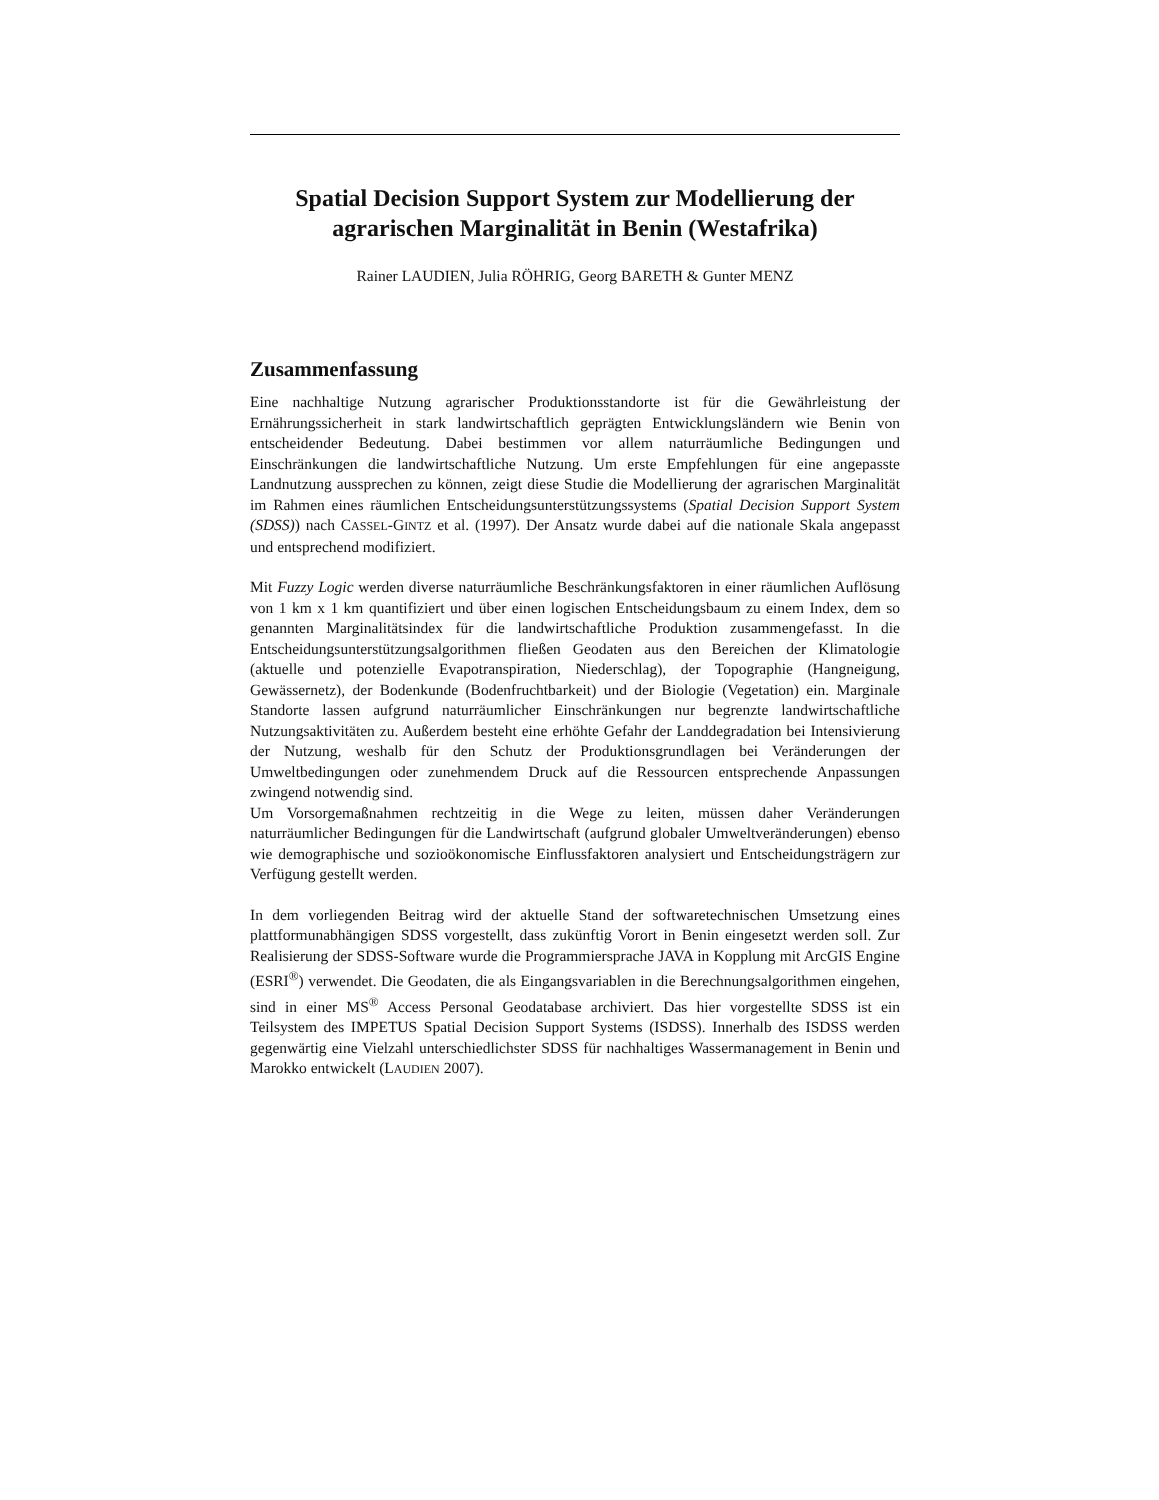Spatial Decision Support System zur Modellierung der agrarischen Marginalität in Benin (Westafrika)
Rainer LAUDIEN, Julia RÖHRIG, Georg BARETH & Gunter MENZ
Zusammenfassung
Eine nachhaltige Nutzung agrarischer Produktionsstandorte ist für die Gewährleistung der Ernährungssicherheit in stark landwirtschaftlich geprägten Entwicklungsländern wie Benin von entscheidender Bedeutung. Dabei bestimmen vor allem naturräumliche Bedingungen und Einschränkungen die landwirtschaftliche Nutzung. Um erste Empfehlungen für eine angepasste Landnutzung aussprechen zu können, zeigt diese Studie die Modellierung der agrarischen Marginalität im Rahmen eines räumlichen Entscheidungsunterstützungssystems (Spatial Decision Support System (SDSS)) nach CASSEL-GINTZ et al. (1997). Der Ansatz wurde dabei auf die nationale Skala angepasst und entsprechend modifiziert.
Mit Fuzzy Logic werden diverse naturräumliche Beschränkungsfaktoren in einer räumlichen Auflösung von 1 km x 1 km quantifiziert und über einen logischen Entscheidungsbaum zu einem Index, dem so genannten Marginalitätsindex für die landwirtschaftliche Produktion zusammengefasst. In die Entscheidungsunterstützungsalgorithmen fließen Geodaten aus den Bereichen der Klimatologie (aktuelle und potenzielle Evapotranspiration, Niederschlag), der Topographie (Hangneigung, Gewässernetz), der Bodenkunde (Bodenfruchtbarkeit) und der Biologie (Vegetation) ein. Marginale Standorte lassen aufgrund naturräumlicher Einschränkungen nur begrenzte landwirtschaftliche Nutzungsaktivitäten zu. Außerdem besteht eine erhöhte Gefahr der Landdegradation bei Intensivierung der Nutzung, weshalb für den Schutz der Produktionsgrundlagen bei Veränderungen der Umweltbedingungen oder zunehmendem Druck auf die Ressourcen entsprechende Anpassungen zwingend notwendig sind.
Um Vorsorgemaßnahmen rechtzeitig in die Wege zu leiten, müssen daher Veränderungen naturräumlicher Bedingungen für die Landwirtschaft (aufgrund globaler Umweltveränderungen) ebenso wie demographische und sozioökonomische Einflussfaktoren analysiert und Entscheidungsträgern zur Verfügung gestellt werden.
In dem vorliegenden Beitrag wird der aktuelle Stand der softwaretechnischen Umsetzung eines plattformunabhängigen SDSS vorgestellt, dass zukünftig Vorort in Benin eingesetzt werden soll. Zur Realisierung der SDSS-Software wurde die Programmiersprache JAVA in Kopplung mit ArcGIS Engine (ESRI<sup>®</sup>) verwendet. Die Geodaten, die als Eingangsvariablen in die Berechnungsalgorithmen eingehen, sind in einer MS<sup>®</sup> Access Personal Geodatabase archiviert. Das hier vorgestellte SDSS ist ein Teilsystem des IMPETUS Spatial Decision Support Systems (ISDSS). Innerhalb des ISDSS werden gegenwärtig eine Vielzahl unterschiedlichster SDSS für nachhaltiges Wassermanagement in Benin und Marokko entwickelt (LAUDIEN 2007).